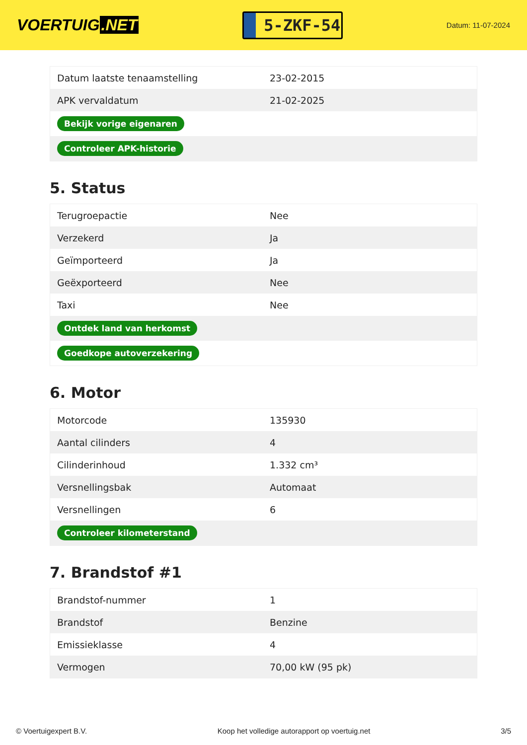VOERTUIG.NET
5-ZKF-54
Datum: 11-07-2024
| Datum laatste tenaamstelling | 23-02-2015 |
| APK vervaldatum | 21-02-2025 |
| Bekijk vorige eigenaren | |
| Controleer APK-historie | |
5. Status
| Terugroepactie | Nee |
| Verzekerd | Ja |
| Geïmporteerd | Ja |
| Geëxporteerd | Nee |
| Taxi | Nee |
| Ontdek land van herkomst | |
| Goedkope autoverzekering | |
6. Motor
| Motorcode | 135930 |
| Aantal cilinders | 4 |
| Cilinderinhoud | 1.332 cm³ |
| Versnellingsbak | Automaat |
| Versnellingen | 6 |
| Controleer kilometerstand | |
7. Brandstof #1
| Brandstof-nummer | 1 |
| Brandstof | Benzine |
| Emissieklasse | 4 |
| Vermogen | 70,00 kW (95 pk) |
© Voertuigexpert B.V. Koop het volledige autorapport op voertuig.net 3/5